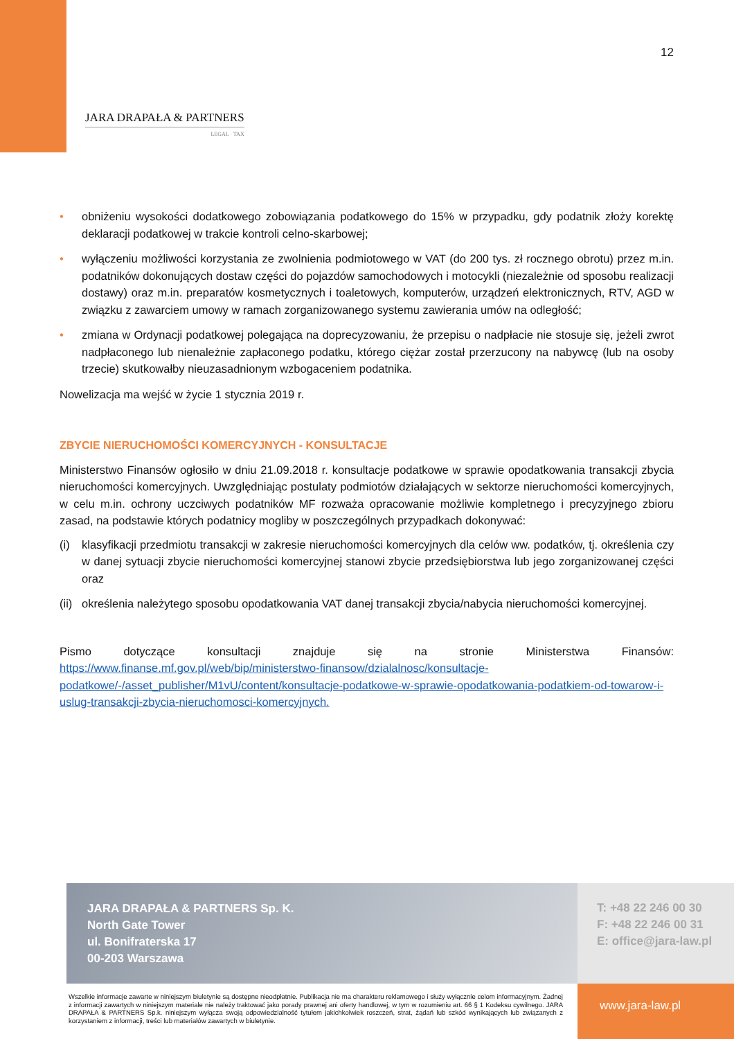12
JARA DRAPAŁA & PARTNERS
LEGAL · TAX
• obniżeniu wysokości dodatkowego zobowiązania podatkowego do 15% w przypadku, gdy podatnik złoży korektę deklaracji podatkowej w trakcie kontroli celno-skarbowej;
• wyłączeniu możliwości korzystania ze zwolnienia podmiotowego w VAT (do 200 tys. zł rocznego obrotu) przez m.in. podatników dokonujących dostaw części do pojazdów samochodowych i motocykli (niezależnie od sposobu realizacji dostawy) oraz m.in. preparatów kosmetycznych i toaletowych, komputerów, urządzeń elektronicznych, RTV, AGD w związku z zawarciem umowy w ramach zorganizowanego systemu zawierania umów na odległość;
• zmiana w Ordynacji podatkowej polegająca na doprecyzowaniu, że przepisu o nadpłacie nie stosuje się, jeżeli zwrot nadpłaconego lub nienależnie zapłaconego podatku, którego ciężar został przerzucony na nabywcę (lub na osoby trzecie) skutkowałby nieuzasadnionym wzbogaceniem podatnika.
Nowelizacja ma wejść w życie 1 stycznia 2019 r.
ZBYCIE NIERUCHOMOŚCI KOMERCYJNYCH - KONSULTACJE
Ministerstwo Finansów ogłosiło w dniu 21.09.2018 r. konsultacje podatkowe w sprawie opodatkowania transakcji zbycia nieruchomości komercyjnych. Uwzględniając postulaty podmiotów działających w sektorze nieruchomości komercyjnych, w celu m.in. ochrony uczciwych podatników MF rozważa opracowanie możliwie kompletnego i precyzyjnego zbioru zasad, na podstawie których podatnicy mogliby w poszczególnych przypadkach dokonywać:
(i) klasyfikacji przedmiotu transakcji w zakresie nieruchomości komercyjnych dla celów ww. podatków, tj. określenia czy w danej sytuacji zbycie nieruchomości komercyjnej stanowi zbycie przedsiębiorstwa lub jego zorganizowanej części oraz
(ii) określenia należytego sposobu opodatkowania VAT danej transakcji zbycia/nabycia nieruchomości komercyjnej.
Pismo dotyczące konsultacji znajduje się na stronie Ministerstwa Finansów: https://www.finanse.mf.gov.pl/web/bip/ministerstwo-finansow/dzialalnosc/konsultacje-podatkowe/-/asset_publisher/M1vU/content/konsultacje-podatkowe-w-sprawie-opodatkowania-podatkiem-od-towarow-i-uslug-transakcji-zbycia-nieruchomosci-komercyjnych.
JARA DRAPAŁA & PARTNERS Sp. K.
North Gate Tower
ul. Bonifraterska 17
00-203 Warszawa
T: +48 22 246 00 30
F: +48 22 246 00 31
E: office@jara-law.pl
Wszelkie informacje zawarte w niniejszym biuletynie są dostępne nieodpłatnie. Publikacja nie ma charakteru reklamowego i służy wyłącznie celom informacyjnym. Żadnej z informacji zawartych w niniejszym materiale nie należy traktować jako porady prawnej ani oferty handlowej, w tym w rozumieniu art. 66 § 1 Kodeksu cywilnego. JARA DRAPAŁA & PARTNERS Sp.k. niniejszym wyłącza swoją odpowiedzialność tytułem jakichkolwiek roszczeń, strat, żądań lub szkód wynikających lub związanych z korzystaniem z informacji, treści lub materiałów zawartych w biuletynie.
www.jara-law.pl